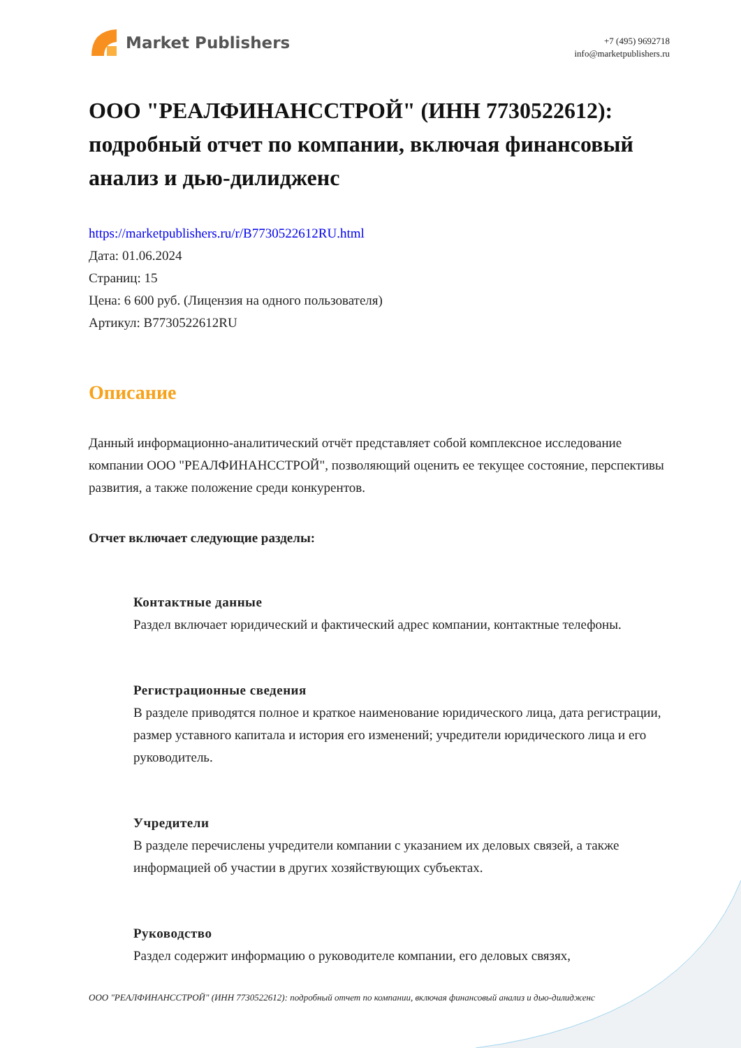Market Publishers
+7 (495) 9692718
info@marketpublishers.ru
ООО "РЕАЛФИНАНССТРОЙ" (ИНН 7730522612): подробный отчет по компании, включая финансовый анализ и дью-дилидженс
https://marketpublishers.ru/r/B7730522612RU.html
Дата: 01.06.2024
Страниц: 15
Цена: 6 600 руб. (Лицензия на одного пользователя)
Артикул: B7730522612RU
Описание
Данный информационно-аналитический отчёт представляет собой комплексное исследование компании ООО "РЕАЛФИНАНССТРОЙ", позволяющий оценить ее текущее состояние, перспективы развития, а также положение среди конкурентов.
Отчет включает следующие разделы:
Контактные данные
Раздел включает юридический и фактический адрес компании, контактные телефоны.
Регистрационные сведения
В разделе приводятся полное и краткое наименование юридического лица, дата регистрации, размер уставного капитала и история его изменений; учредители юридического лица и его руководитель.
Учредители
В разделе перечислены учредители компании с указанием их деловых связей, а также информацией об участии в других хозяйствующих субъектах.
Руководство
Раздел содержит информацию о руководителе компании, его деловых связях,
ООО "РЕАЛФИНАНССТРОЙ" (ИНН 7730522612): подробный отчет по компании, включая финансовый анализ и дью-дилидженс